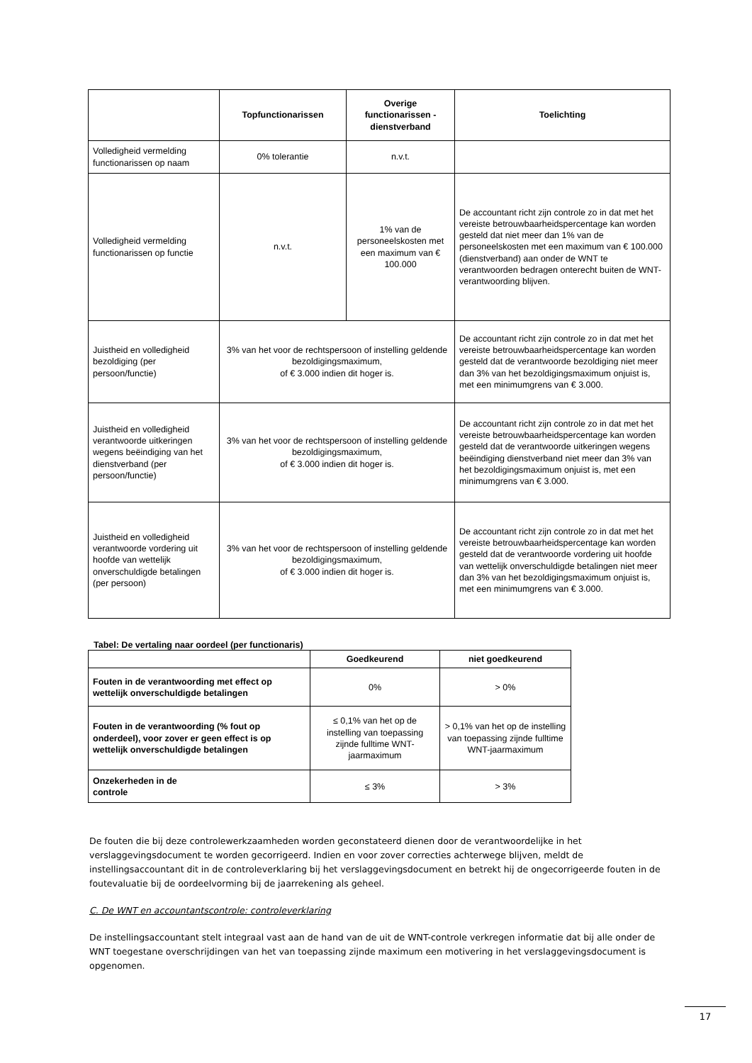| | Topfunctionarissen | Overige functionarissen - dienstverband | Toelichting |
| --- | --- | --- | --- |
| Volledigheid vermelding functionarissen op naam | 0% tolerantie | n.v.t. | |
| Volledigheid vermelding functionarissen op functie | n.v.t. | 1% van de personeelskosten met een maximum van € 100.000 | De accountant richt zijn controle zo in dat met het vereiste betrouwbaarheidspercentage kan worden gesteld dat niet meer dan 1% van de personeelskosten met een maximum van € 100.000 (dienstverband) aan onder de WNT te verantwoorden bedragen onterecht buiten de WNT-verantwoording blijven. |
| Juistheid en volledigheid bezoldiging (per persoon/functie) | 3% van het voor de rechtspersoon of instelling geldende bezoldigingsmaximum, of € 3.000 indien dit hoger is. | | De accountant richt zijn controle zo in dat met het vereiste betrouwbaarheidspercentage kan worden gesteld dat de verantwoorde bezoldiging niet meer dan 3% van het bezoldigingsmaximum onjuist is, met een minimumgrens van € 3.000. |
| Juistheid en volledigheid verantwoorde uitkeringen wegens beëindiging van het dienstverband (per persoon/functie) | 3% van het voor de rechtspersoon of instelling geldende bezoldigingsmaximum, of € 3.000 indien dit hoger is. | | De accountant richt zijn controle zo in dat met het vereiste betrouwbaarheidspercentage kan worden gesteld dat de verantwoorde uitkeringen wegens beëindiging dienstverband niet meer dan 3% van het bezoldigingsmaximum onjuist is, met een minimumgrens van € 3.000. |
| Juistheid en volledigheid verantwoorde vordering uit hoofde van wettelijk onverschuldigde betalingen (per persoon) | 3% van het voor de rechtspersoon of instelling geldende bezoldigingsmaximum, of € 3.000 indien dit hoger is. | | De accountant richt zijn controle zo in dat met het vereiste betrouwbaarheidspercentage kan worden gesteld dat de verantwoorde vordering uit hoofde van wettelijk onverschuldigde betalingen niet meer dan 3% van het bezoldigingsmaximum onjuist is, met een minimumgrens van € 3.000. |
Tabel: De vertaling naar oordeel (per functionaris)
| | Goedkeurend | niet goedkeurend |
| --- | --- | --- |
| Fouten in de verantwoording met effect op wettelijk onverschuldigde betalingen | 0% | > 0% |
| Fouten in de verantwoording (% fout op onderdeel), voor zover er geen effect is op wettelijk onverschuldigde betalingen | ≤ 0,1% van het op de instelling van toepassing zijnde fulltime WNT-jaarmaximum | > 0,1% van het op de instelling van toepassing zijnde fulltime WNT-jaarmaximum |
| Onzekerheden in de controle | ≤ 3% | > 3% |
De fouten die bij deze controlewerkzaamheden worden geconstateerd dienen door de verantwoordelijke in het verslaggevingsdocument te worden gecorrigeerd. Indien en voor zover correcties achterwege blijven, meldt de instellingsaccountant dit in de controleverklaring bij het verslaggevingsdocument en betrekt hij de ongecorrigeerde fouten in de foutevaluatie bij de oordeelvorming bij de jaarrekening als geheel.
C. De WNT en accountantscontrole: controleverklaring
De instellingsaccountant stelt integraal vast aan de hand van de uit de WNT-controle verkregen informatie dat bij alle onder de WNT toegestane overschrijdingen van het van toepassing zijnde maximum een motivering in het verslaggevingsdocument is opgenomen.
17